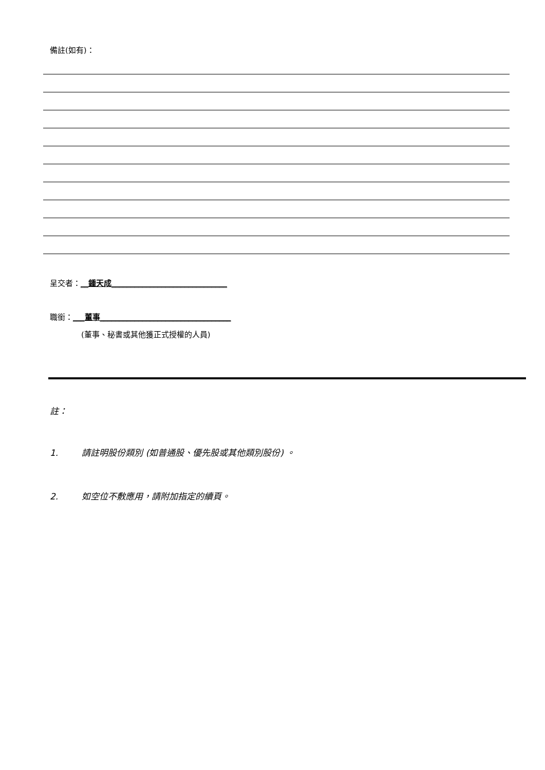備註(如有)：
呈交者：__鍾天成______________________________
職銜：___董事__________________________________
(董事、秘書或其他獲正式授權的人員)
註：
1. 請註明股份類別 (如普通股、優先股或其他類別股份) 。
2. 如空位不敷應用，請附加指定的續頁。